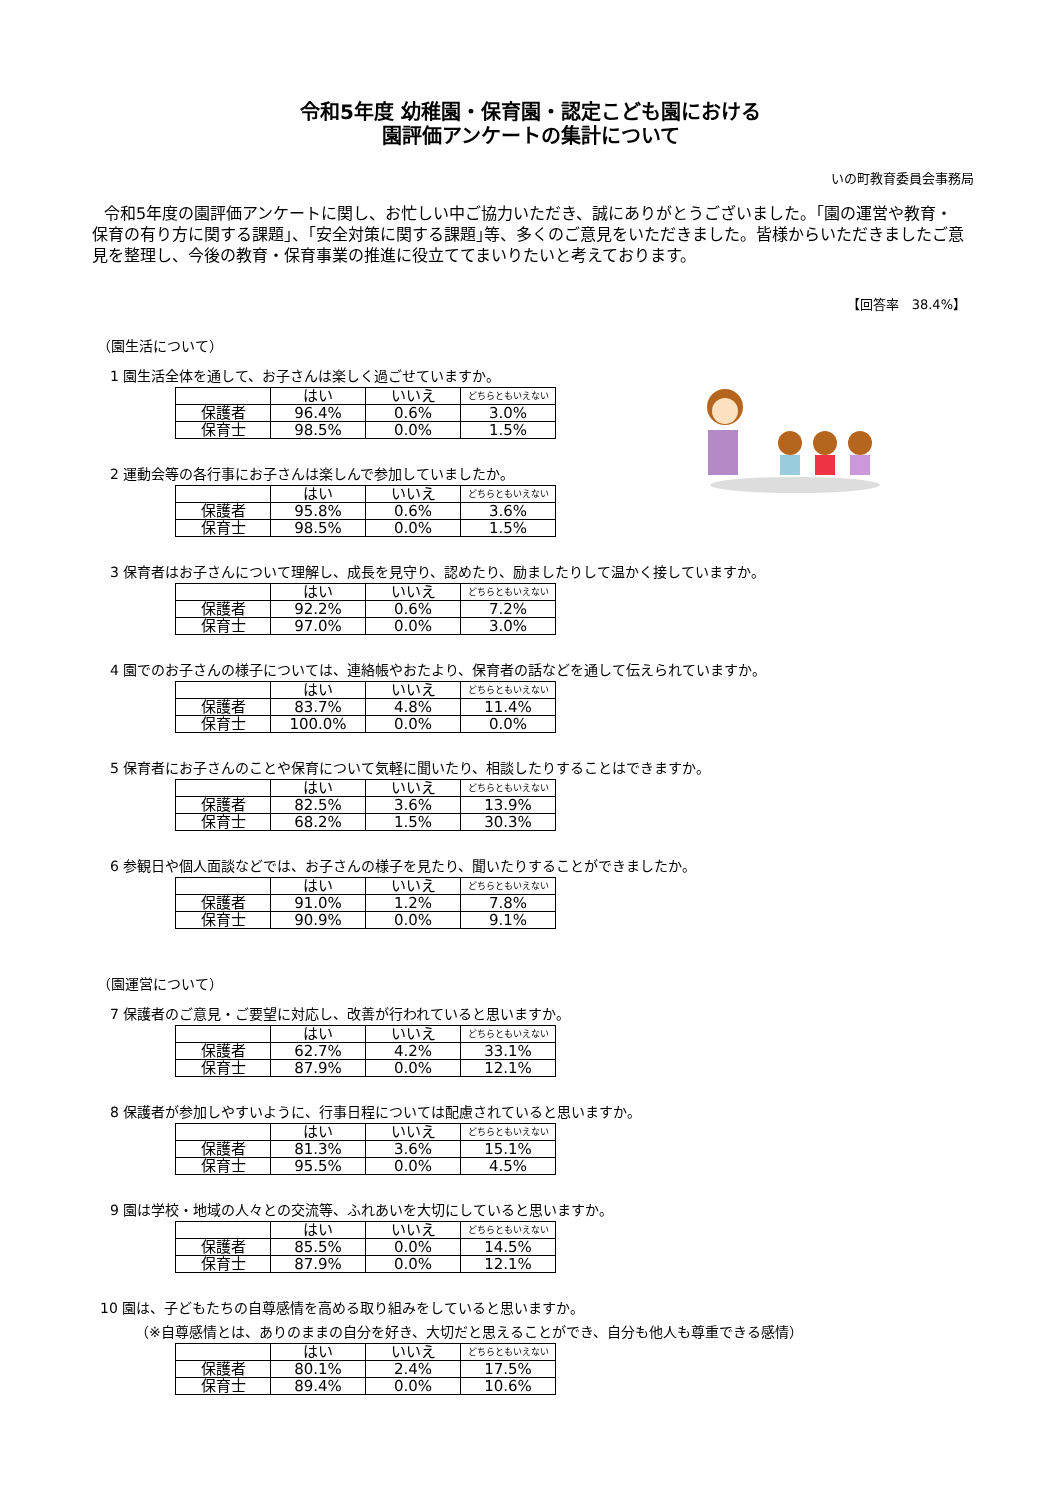令和5年度 幼稚園・保育園・認定こども園における
園評価アンケートの集計について
いの町教育委員会事務局
令和5年度の園評価アンケートに関し、お忙しい中ご協力いただき、誠にありがとうございました。｢園の運営や教育・保育の有り方に関する課題｣、｢安全対策に関する課題｣等、多くのご意見をいただきました。皆様からいただきましたご意見を整理し、今後の教育・保育事業の推進に役立ててまいりたいと考えております。
【回答率　38.4%】
（園生活について）
1 園生活全体を通して、お子さんは楽しく過ごせていますか。
| | はい | いいえ | どちらともいえない |
| --- | --- | --- | --- |
| 保護者 | 96.4% | 0.6% | 3.0% |
| 保育士 | 98.5% | 0.0% | 1.5% |
2 運動会等の各行事にお子さんは楽しんで参加していましたか。
| | はい | いいえ | どちらともいえない |
| --- | --- | --- | --- |
| 保護者 | 95.8% | 0.6% | 3.6% |
| 保育士 | 98.5% | 0.0% | 1.5% |
3 保育者はお子さんについて理解し、成長を見守り、認めたり、励ましたりして温かく接していますか。
| | はい | いいえ | どちらともいえない |
| --- | --- | --- | --- |
| 保護者 | 92.2% | 0.6% | 7.2% |
| 保育士 | 97.0% | 0.0% | 3.0% |
4 園でのお子さんの様子については、連絡帳やおたより、保育者の話などを通して伝えられていますか。
| | はい | いいえ | どちらともいえない |
| --- | --- | --- | --- |
| 保護者 | 83.7% | 4.8% | 11.4% |
| 保育士 | 100.0% | 0.0% | 0.0% |
5 保育者にお子さんのことや保育について気軽に聞いたり、相談したりすることはできますか。
| | はい | いいえ | どちらともいえない |
| --- | --- | --- | --- |
| 保護者 | 82.5% | 3.6% | 13.9% |
| 保育士 | 68.2% | 1.5% | 30.3% |
6 参観日や個人面談などでは、お子さんの様子を見たり、聞いたりすることができましたか。
| | はい | いいえ | どちらともいえない |
| --- | --- | --- | --- |
| 保護者 | 91.0% | 1.2% | 7.8% |
| 保育士 | 90.9% | 0.0% | 9.1% |
（園運営について）
7 保護者のご意見・ご要望に対応し、改善が行われていると思いますか。
| | はい | いいえ | どちらともいえない |
| --- | --- | --- | --- |
| 保護者 | 62.7% | 4.2% | 33.1% |
| 保育士 | 87.9% | 0.0% | 12.1% |
8 保護者が参加しやすいように、行事日程については配慮されていると思いますか。
| | はい | いいえ | どちらともいえない |
| --- | --- | --- | --- |
| 保護者 | 81.3% | 3.6% | 15.1% |
| 保育士 | 95.5% | 0.0% | 4.5% |
9 園は学校・地域の人々との交流等、ふれあいを大切にしていると思いますか。
| | はい | いいえ | どちらともいえない |
| --- | --- | --- | --- |
| 保護者 | 85.5% | 0.0% | 14.5% |
| 保育士 | 87.9% | 0.0% | 12.1% |
10 園は、子どもたちの自尊感情を高める取り組みをしていると思いますか。
（※自尊感情とは、ありのままの自分を好き、大切だと思えることができ、自分も他人も尊重できる感情）
| | はい | いいえ | どちらともいえない |
| --- | --- | --- | --- |
| 保護者 | 80.1% | 2.4% | 17.5% |
| 保育士 | 89.4% | 0.0% | 10.6% |